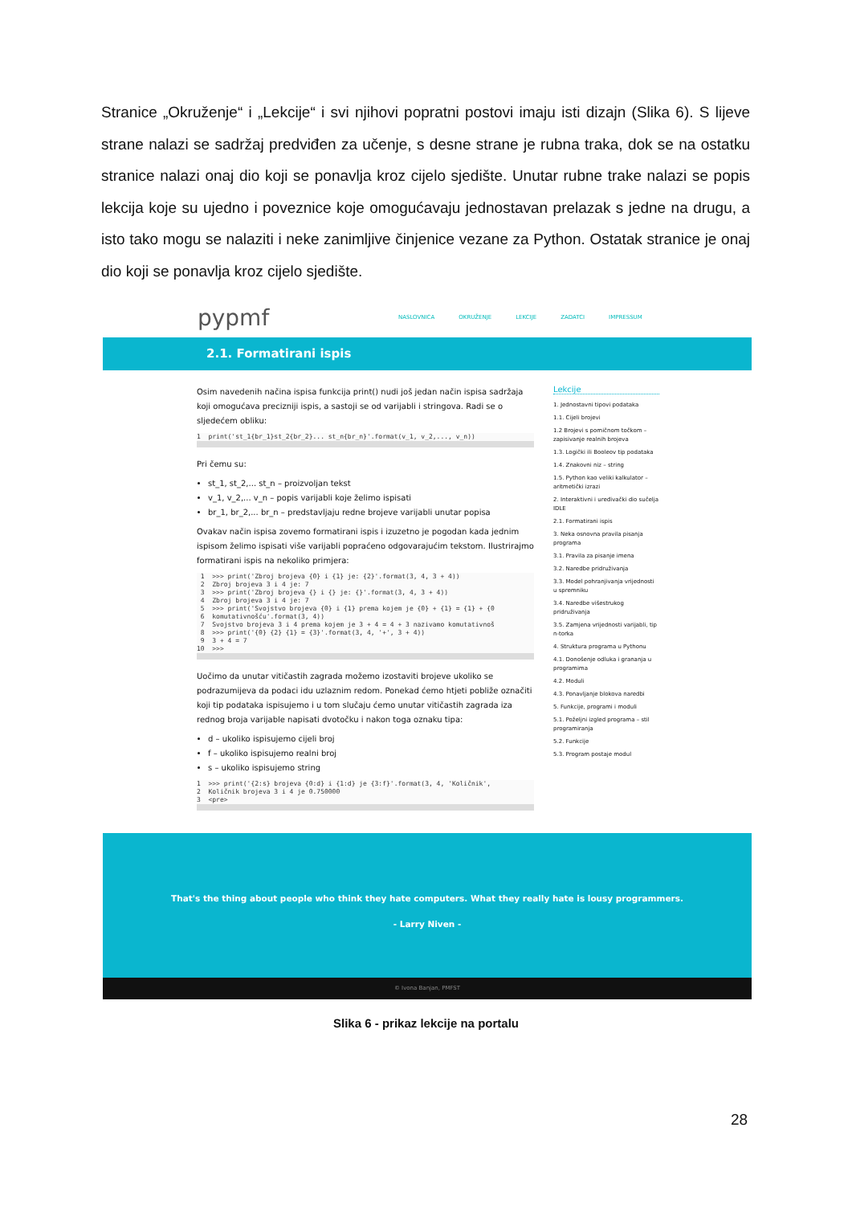Stranice „Okruženje“ i „Lekcije“ i svi njihovi popratni postovi imaju isti dizajn (Slika 6). S lijeve strane nalazi se sadržaj predviđen za učenje, s desne strane je rubna traka, dok se na ostatku stranice nalazi onaj dio koji se ponavlja kroz cijelo sjedište. Unutar rubne trake nalazi se popis lekcija koje su ujedno i poveznice koje omogućavaju jednostavan prelazak s jedne na drugu, a isto tako mogu se nalaziti i neke zanimljive činjenice vezane za Python. Ostatak stranice je onaj dio koji se ponavlja kroz cijelo sjedište.
pypmf NASLOVNICA OKRUŽENJE LEKCIJE ZADATCI IMPRESSUM
2.1. Formatirani ispis
Osim navedenih načina ispisa funkcija print() nudi još jedan način ispisa sadržaja koji omogućava precizniji ispis, a sastoji se od varijabli i stringova. Radi se o sljedećem obliku:
1 print('st_1{br_1}st_2{br_2}... st_n{br_n}'.format(v_1, v_2,..., v_n))
Pri čemu su:
st_1, st_2,... st_n – proizvoljan tekst
v_1, v_2,... v_n – popis varijabli koje želimo ispisati
br_1, br_2,... br_n – predstavljaju redne brojeve varijabli unutar popisa
Ovakav način ispisa zovemo formatirani ispis i izuzetno je pogodan kada jednim ispisom želimo ispisati više varijabli popraćeno odgovarajućim tekstom. Ilustrirajmo formatirani ispis na nekoliko primjera:
1 >>> print('Zbroj brojeva {0} i {1} je: {2}'.format(3, 4, 3 + 4)) 2 Zbroj brojeva 3 i 4 je: 7 3 >>> print('Zbroj brojeva {} i {} je: {}'.format(3, 4, 3 + 4)) 4 Zbroj brojeva 3 i 4 je: 7 5 >>> print('Svojstvo brojeva {0} i {1} prema kojem je {0} + {1} = {1} + {0 6 komutativnošću'.format(3, 4)) 7 Svojstvo brojeva 3 i 4 prema kojem je 3 + 4 = 4 + 3 nazivamo komutativnoš 8 >>> print('{0} {2} {1} = {3}'.format(3, 4, '+', 3 + 4)) 9 3 + 4 = 7 10 >>>
Uočimo da unutar vitičastih zagrada možemo izostaviti brojeve ukoliko se podrazumijeva da podaci idu uzlaznim redom. Ponekad ćemo htjeti pobliže označiti koji tip podataka ispisujemo i u tom slučaju ćemo unutar vitičastih zagrada iza rednog broja varijable napisati dvotočku i nakon toga oznaku tipa:
d – ukoliko ispisujemo cijeli broj
f – ukoliko ispisujemo realni broj
s – ukoliko ispisujemo string
1 >>> print('{2:s} brojeva {0:d} i {1:d} je {3:f}'.format(3, 4, 'Količnik', 2 Količnik brojeva 3 i 4 je 0.750000 3 <pre>
Lekcije
1. Jednostavni tipovi podataka
1.1. Cijeli brojevi
1.2 Brojevi s pomičnom točkom – zapisivanje realnih brojeva
1.3. Logički ili Booleov tip podataka
1.4. Znakovni niz – string
1.5. Python kao veliki kalkulator – aritmetički izrazi
2. Interaktivni i uređivački dio sučelja IDLE
2.1. Formatirani ispis
3. Neka osnovna pravila pisanja programa
3.1. Pravila za pisanje imena
3.2. Naredbe pridruživanja
3.3. Model pohranjivanja vrijednosti u spremniku
3.4. Naredbe višestrukog pridruživanja
3.5. Zamjena vrijednosti varijabli, tip n-torka
4. Struktura programa u Pythonu
4.1. Donošenje odluka i grananja u programima
4.2. Moduli
4.3. Ponavljanje blokova naredbi
5. Funkcije, programi i moduli
5.1. Poželjni izgled programa – stil programiranja
5.2. Funkcije
5.3. Program postaje modul
That's the thing about people who think they hate computers. What they really hate is lousy programmers.
- Larry Niven -
© Ivona Banjan, PMFST
Slika 6 - prikaz lekcije na portalu
28